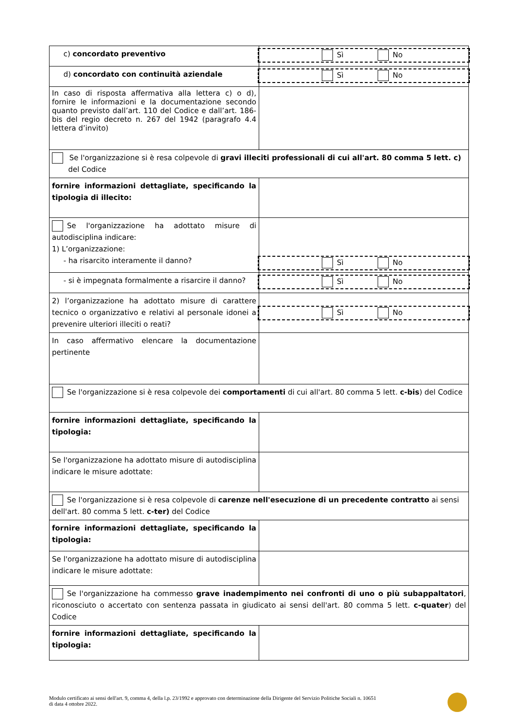| c) concordato preventivo | Sì No |
| d) concordato con continuità aziendale | Sì No |
| In caso di risposta affermativa alla lettera c) o d), fornire le informazioni e la documentazione secondo quanto previsto dall’art. 110 del Codice e dall’art. 186-bis del regio decreto n. 267 del 1942 (paragrafo 4.4 lettera d’invito) | |
| Se l'organizzazione si è resa colpevole di gravi illeciti professionali di cui all'art. 80 comma 5 lett. c) del Codice | |
| fornire informazioni dettagliate, specificando la tipologia di illecito: | |
| Se l'organizzazione ha adottato misure di autodisciplina indicare: 1) L’organizzazione: - ha risarcito interamente il danno? | Sì No |
| - si è impegnata formalmente a risarcire il danno? | Sì No |
| 2) l’organizzazione ha adottato misure di carattere tecnico o organizzativo e relativi al personale idonei a prevenire ulteriori illeciti o reati? | Sì No |
| In caso affermativo elencare la documentazione pertinente | |
| Se l'organizzazione si è resa colpevole dei comportamenti di cui all'art. 80 comma 5 lett. c-bis ) del Codice | |
| fornire informazioni dettagliate, specificando la tipologia: | |
| Se l'organizzazione ha adottato misure di autodisciplina indicare le misure adottate: | |
| Se l'organizzazione si è resa colpevole di carenze nell'esecuzione di un precedente contratto ai sensi dell'art. 80 comma 5 lett. c-ter) del Codice | |
| fornire informazioni dettagliate, specificando la tipologia: | |
| Se l'organizzazione ha adottato misure di autodisciplina indicare le misure adottate: | |
| Se l'organizzazione ha commesso grave inadempimento nei confronti di uno o più subappaltatori , riconosciuto o accertato con sentenza passata in giudicato ai sensi dell'art. 80 comma 5 lett. c-quater ) del Codice | |
| fornire informazioni dettagliate, specificando la tipologia: | |
Modulo certificato ai sensi dell'art. 9, comma 4, della l.p. 23/1992 e approvato con determinazione della Dirigente del Servizio Politiche Sociali n. 10651
di data 4 ottobre 2022.